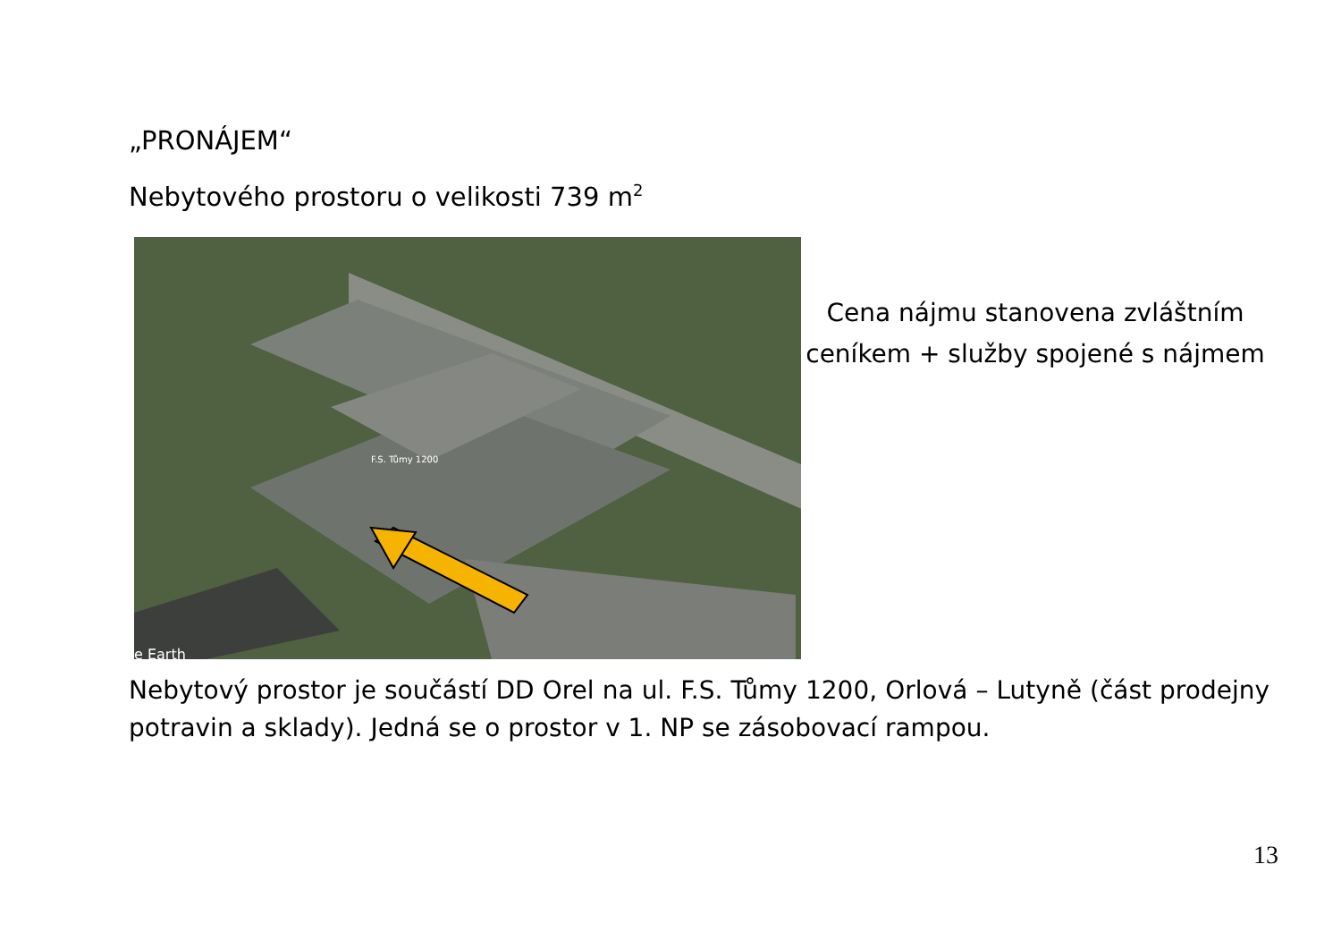„PRONÁJEM“
Nebytového prostoru o velikosti 739 m<sup>2</sup>
F.S. Tůmy 1200
e Earth
Cena nájmu stanovena zvláštním ceníkem + služby spojené s nájmem
Nebytový prostor je součástí DD Orel na ul. F.S. Tůmy 1200, Orlová – Lutyně (část prodejny potravin a sklady). Jedná se o prostor v 1. NP se zásobovací rampou.
13